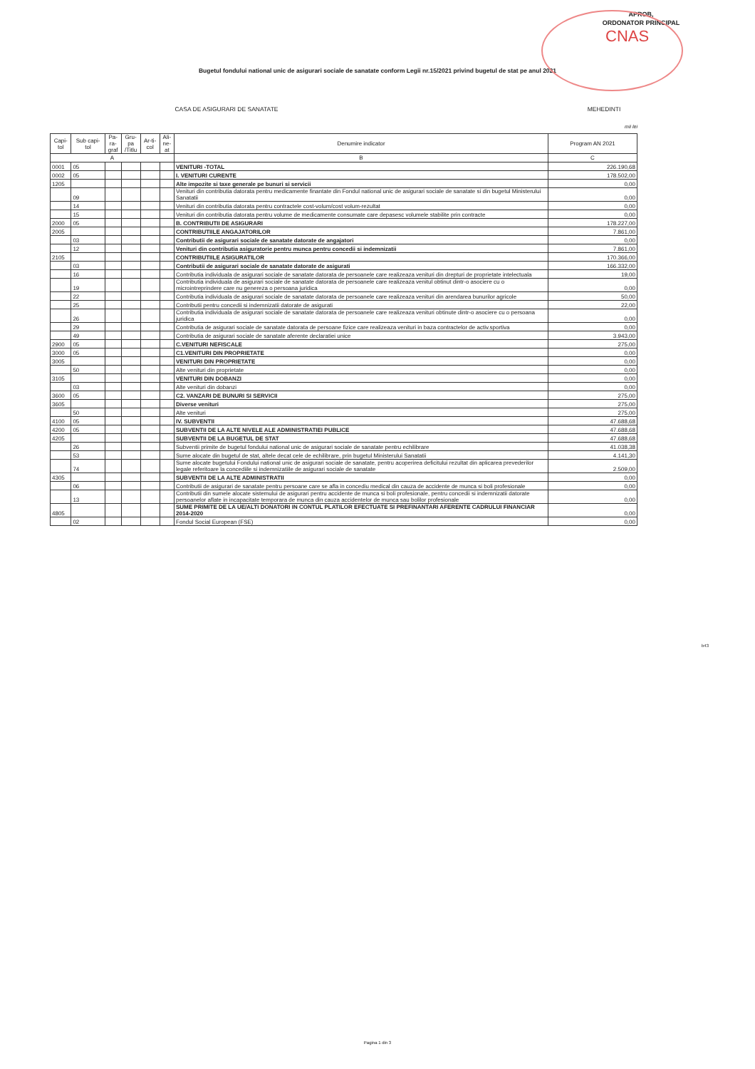APROB,
ORDONATOR PRINCIPAL
CNAS
Bugetul fondului national unic de asigurari sociale de sanatate conform Legii nr.15/2021 privind bugetul de stat pe anul 2021
CASA DE ASIGURARI DE SANATATE MEHEDINTI
mii lei
| Capi- tol | Sub capi- tol | Pa- ra- graf | Gru- pa /Titlu | Ar-ti- col | Ali- ne- at | Denumire indicator | Program AN 2021 |
| --- | --- | --- | --- | --- | --- | --- | --- |
| A | | | | | | B | C |
| 0001 | 05 | | | | | VENITURI -TOTAL | 226.190,68 |
| 0002 | 05 | | | | | I. VENITURI CURENTE | 178.502,00 |
| 1205 | | | | | | Alte impozite si taxe generale pe bunuri si servicii | 0,00 |
| | 09 | | | | | Venituri din contributia datorata pentru medicamente finantate din Fondul national unic de asigurari sociale de sanatate si din bugetul Ministerului Sanatatii | 0,00 |
| | 14 | | | | | Venituri din contributia datorata pentru contractele cost-volum/cost volum-rezultat | 0,00 |
| | 15 | | | | | Venituri din contributia datorata pentru volume de medicamente consumate care depasesc volumele stabilite prin contracte | 0,00 |
| 2000 | 05 | | | | | B. CONTRIBUTII DE ASIGURARI | 178.227,00 |
| 2005 | | | | | | CONTRIBUTIILE ANGAJATORILOR | 7.861,00 |
| | 03 | | | | | Contributii de asigurari sociale de sanatate datorate de angajatori | 0,00 |
| | 12 | | | | | Venituri din contributia asiguratorie pentru munca pentru concedii si indemnizatii | 7.861,00 |
| 2105 | | | | | | CONTRIBUTIILE ASIGURATILOR | 170.366,00 |
| | 03 | | | | | Contributii de asigurari sociale de sanatate datorate de asigurati | 166.332,00 |
| | 16 | | | | | Contributia individuala de asigurari sociale de sanatate datorata de persoanele care realizeaza venituri din drepturi de proprietate intelectuala | 19,00 |
| | 19 | | | | | Contributia individuala de asigurari sociale de sanatate datorata de persoanele care realizeaza venitul obtinut dintr-o asociere cu o microintreprindere care nu genereza o persoana juridica | 0,00 |
| | 22 | | | | | Contributia individuala de asigurari sociale de sanatate datorata de persoanele care realizeaza venituri din arendarea bunurilor agricole | 50,00 |
| | 25 | | | | | Contributii pentru concedii si indemnizatii datorate de asigurati | 22,00 |
| | 26 | | | | | Contributia individuala de asigurari sociale de sanatate datorata de persoanele care realizeaza venituri obtinute dintr-o asociere cu o persoana juridica | 0,00 |
| | 29 | | | | | Contributia de asigurari sociale de sanatate datorata de persoane fizice care realizeaza venituri in baza contractelor de activ.sportiva | 0,00 |
| | 49 | | | | | Contributia de asigurari sociale de sanatate aferente declaratiei unice | 3.943,00 |
| 2900 | 05 | | | | | C.VENITURI NEFISCALE | 275,00 |
| 3000 | 05 | | | | | C1.VENITURI DIN PROPRIETATE | 0,00 |
| 3005 | | | | | | VENITURI DIN PROPRIETATE | 0,00 |
| | 50 | | | | | Alte venituri din proprietate | 0,00 |
| 3105 | | | | | | VENITURI DIN DOBANZI | 0,00 |
| | 03 | | | | | Alte venituri din dobanzi | 0,00 |
| 3600 | 05 | | | | | C2. VANZARI DE BUNURI SI SERVICII | 275,00 |
| 3605 | | | | | | Diverse venituri | 275,00 |
| | 50 | | | | | Alte venituri | 275,00 |
| 4100 | 05 | | | | | IV. SUBVENTII | 47.688,68 |
| 4200 | 05 | | | | | SUBVENTII DE LA ALTE NIVELE ALE ADMINISTRATIEI PUBLICE | 47.688,68 |
| 4205 | | | | | | SUBVENTII DE LA BUGETUL DE STAT | 47.688,68 |
| | 26 | | | | | Subventii primite de bugetul fondului national unic de asigurari sociale de sanatate pentru echilibrare | 41.038,38 |
| | 53 | | | | | Sume alocate din bugetul de stat, altele decat cele de echilibrare, prin bugetul Ministerului Sanatatii | 4.141,30 |
| | 74 | | | | | Sume alocate bugetului Fondului national unic de asigurari sociale de sanatate, pentru acoperirea deficitului rezultat din aplicarea prevederilor legale referitoare la concediile si indemnizatiile de asigurari sociale de sanatate | 2.509,00 |
| 4305 | | | | | | SUBVENTII DE LA ALTE ADMINISTRATII | 0,00 |
| | 06 | | | | | Contributii de asigurari de sanatate pentru persoane care se afla in concediu medical din cauza de accidente de munca si boli profesionale | 0,00 |
| | 13 | | | | | Contributii din sumele alocate sistemului de asigurari pentru accidente de munca si boli profesionale, pentru concedii si indemnizatii datorate persoanelor aflate in incapacitate temporara de munca din cauza accidentelor de munca sau bolilor profesionale | 0,00 |
| 4805 | | | | | | SUME PRIMITE DE LA UE/ALTI DONATORI IN CONTUL PLATILOR EFECTUATE SI PREFINANTARI AFERENTE CADRULUI FINANCIAR 2014-2020 | 0,00 |
| | 02 | | | | | Fondul Social European (FSE) | 0,00 |
b43
Pagina 1 din 3